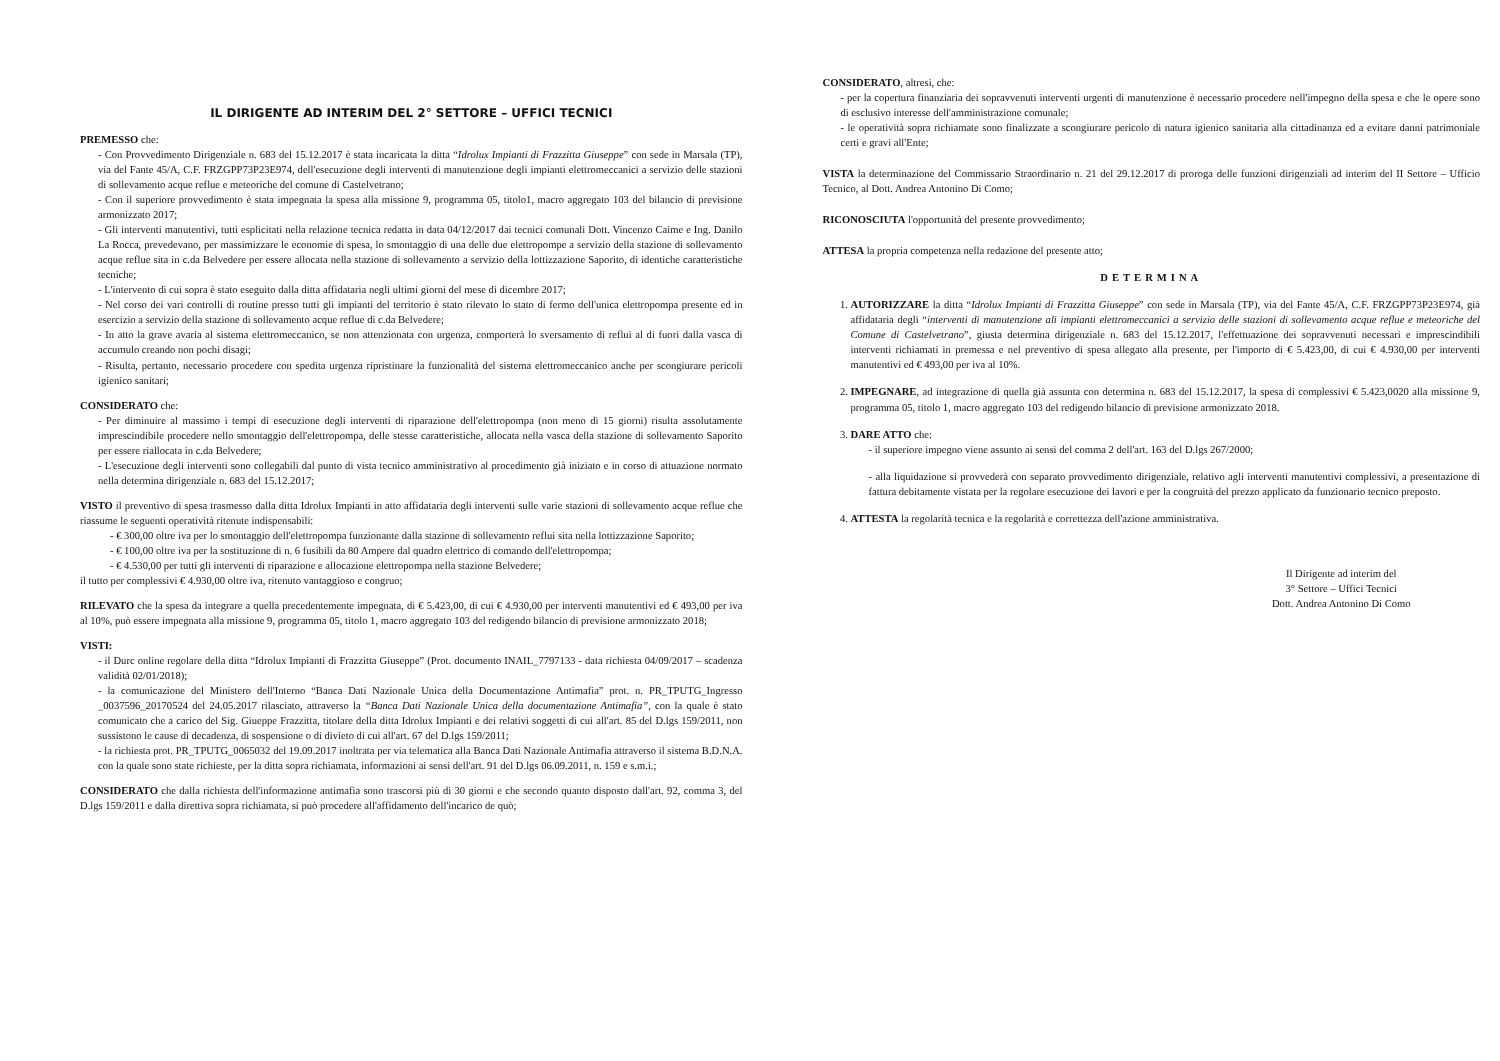IL DIRIGENTE AD INTERIM DEL 2° SETTORE – UFFICI TECNICI
PREMESSO che:
- Con Provvedimento Dirigenziale n. 683 del 15.12.2017 è stata incaricata la ditta “Idrolux Impianti di Frazzitta Giuseppe” con sede in Marsala (TP), via del Fante 45/A, C.F. FRZGPP73P23E974, dell'esecuzione degli interventi di manutenzione degli impianti elettromeccanici a servizio delle stazioni di sollevamento acque reflue e meteoriche del comune di Castelvetrano;
- Con il superiore provvedimento è stata impegnata la spesa alla missione 9, programma 05, titolo1, macro aggregato 103 del bilancio di previsione armonizzato 2017;
- Gli interventi manutentivi, tutti esplicitati nella relazione tecnica redatta in data 04/12/2017 dai tecnici comunali Dott. Vincenzo Caime e Ing. Danilo La Rocca, prevedevano, per massimizzare le economie di spesa, lo smontaggio di una delle due elettropompe a servizio della stazione di sollevamento acque reflue sita in c.da Belvedere per essere allocata nella stazione di sollevamento a servizio della lottizzazione Saporito, di identiche caratteristiche tecniche;
- L'intervento di cui sopra è stato eseguito dalla ditta affidataria negli ultimi giorni del mese di dicembre 2017;
- Nel corso dei vari controlli di routine presso tutti gli impianti del territorio è stato rilevato lo stato di fermo dell'unica elettropompa presente ed in esercizio a servizio della stazione di sollevamento acque reflue di c.da Belvedere;
- In atto la grave avaria al sistema elettromeccanico, se non attenzionata con urgenza, comporterà lo sversamento di reflui al di fuori dalla vasca di accumulo creando non pochi disagi;
- Risulta, pertanto, necessario procedere con spedita urgenza ripristinare la funzionalità del sistema elettromeccanico anche per scongiurare pericoli igienico sanitari;
CONSIDERATO che:
- Per diminuire al massimo i tempi di esecuzione degli interventi di riparazione dell'elettropompa (non meno di 15 giorni) risulta assolutamente imprescindibile procedere nello smontaggio dell'elettropompa, delle stesse caratteristiche, allocata nella vasca della stazione di sollevamento Saporito per essere riallocata in c.da Belvedere;
- L'esecuzione degli interventi sono collegabili dal punto di vista tecnico amministrativo al procedimento già iniziato e in corso di attuazione normato nella determina dirigenziale n. 683 del 15.12.2017;
VISTO il preventivo di spesa trasmesso dalla ditta Idrolux Impianti in atto affidataria degli interventi sulle varie stazioni di sollevamento acque reflue che riassume le seguenti operatività ritenute indispensabili:
- € 300,00 oltre iva per lo smontaggio dell'elettropompa funzionante dalla stazione di sollevamento reflui sita nella lottizzazione Saporito;
- € 100,00 oltre iva per la sostituzione di n. 6 fusibili da 80 Ampere dal quadro elettrico di comando dell'elettropompa;
- € 4.530,00 per tutti gli interventi di riparazione e allocazione elettropompa nella stazione Belvedere;
il tutto per complessivi € 4.930,00 oltre iva, ritenuto vantaggioso e congruo;
RILEVATO che la spesa da integrare a quella precedentemente impegnata, di € 5.423,00, di cui € 4.930,00 per interventi manutentivi ed € 493,00 per iva al 10%, può essere impegnata alla missione 9, programma 05, titolo 1, macro aggregato 103 del redigendo bilancio di previsione armonizzato 2018;
VISTI:
- il Durc online regolare della ditta “Idrolux Impianti di Frazzitta Giuseppe” (Prot. documento INAIL_7797133 - data richiesta 04/09/2017 – scadenza validità 02/01/2018);
- la comunicazione del Ministero dell'Interno “Banca Dati Nazionale Unica della Documentazione Antimafia” prot. n. PR_TPUTG_Ingresso _0037596_20170524 del 24.05.2017 rilasciato, attraverso la “Banca Dati Nazionale Unica della documentazione Antimafia”, con la quale è stato comunicato che a carico del Sig. Giueppe Frazzitta, titolare della ditta Idrolux Impianti e dei relativi soggetti di cui all'art. 85 del D.lgs 159/2011, non sussistono le cause di decadenza, di sospensione o di divieto di cui all'art. 67 del D.lgs 159/2011;
- la richiesta prot. PR_TPUTG_0065032 del 19.09.2017 inoltrata per via telematica alla Banca Dati Nazionale Antimafia attraverso il sistema B.D.N.A. con la quale sono state richieste, per la ditta sopra richiamata, informazioni ai sensi dell'art. 91 del D.lgs 06.09.2011, n. 159 e s.m.i.;
CONSIDERATO che dalla richiesta dell'informazione antimafia sono trascorsi più di 30 giorni e che secondo quanto disposto dall'art. 92, comma 3, del D.lgs 159/2011 e dalla direttiva sopra richiamata, si può procedere all'affidamento dell'incarico de quò;
CONSIDERATO, altresì, che:
- per la copertura finanziaria dei sopravvenuti interventi urgenti di manutenzione è necessario procedere nell'impegno della spesa e che le opere sono di esclusivo interesse dell'amministrazione comunale;
- le operatività sopra richiamate sono finalizzate a scongiurare pericolo di natura igienico sanitaria alla cittadinanza ed a evitare danni patrimoniale certi e gravi all'Ente;
VISTA la determinazione del Commissario Straordinario n. 21 del 29.12.2017 di proroga delle funzioni dirigenziali ad interim del II Settore – Ufficio Tecnico, al Dott. Andrea Antonino Di Como;
RICONOSCIUTA l'opportunità del presente provvedimento;
ATTESA la propria competenza nella redazione del presente atto;
DETERMINA
1. AUTORIZZARE la ditta “Idrolux Impianti di Frazzitta Giuseppe” con sede in Marsala (TP), via del Fante 45/A, C.F. FRZGPP73P23E974, già affidataria degli “interventi di manutenzione ali impianti elettromeccanici a servizio delle stazioni di sollevamento acque reflue e meteoriche del Comune di Castelvetrano”, giusta determina dirigenziale n. 683 del 15.12.2017, l'effettuazione dei sopravvenuti necessari e imprescindibili interventi richiamati in premessa e nel preventivo di spesa allegato alla presente, per l'importo di € 5.423,00, di cui € 4.930,00 per interventi manutentivi ed € 493,00 per iva al 10%.
2. IMPEGNARE, ad integrazione di quella già assunta con determina n. 683 del 15.12.2017, la spesa di complessivi € 5.423,0020 alla missione 9, programma 05, titolo 1, macro aggregato 103 del redigendo bilancio di previsione armonizzato 2018.
3. DARE ATTO che:
- il superiore impegno viene assunto ai sensi del comma 2 dell'art. 163 del D.lgs 267/2000;
- alla liquidazione si provvederà con separato provvedimento dirigenziale, relativo agli interventi manutentivi complessivi, a presentazione di fattura debitamente vistata per la regolare esecuzione dei lavori e per la congruità del prezzo applicato da funzionario tecnico preposto.
4. ATTESTA la regolarità tecnica e la regolarità e correttezza dell'azione amministrativa.
Il Dirigente ad interim del
3° Settore – Uffici Tecnici
Dott. Andrea Antonino Di Como